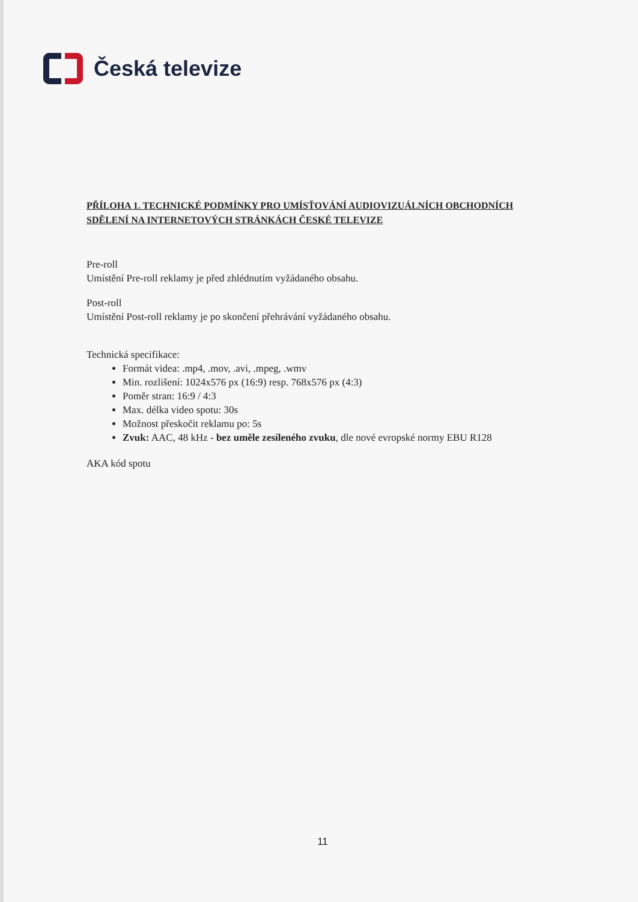Česká televize
PŘÍLOHA 1. TECHNICKÉ PODMÍNKY PRO UMÍSŤOVÁNÍ AUDIOVIZUÁLNÍCH OBCHODNÍCH SDĚLENÍ NA INTERNETOVÝCH STRÁNKÁCH ČESKÉ TELEVIZE
Pre-roll
Umístění Pre-roll reklamy je před zhlédnutím vyžádaného obsahu.
Post-roll
Umístění Post-roll reklamy je po skončení přehrávání vyžádaného obsahu.
Technická specifikace:
Formát videa: .mp4, .mov, .avi, .mpeg, .wmv
Min. rozlišení: 1024x576 px (16:9) resp. 768x576 px (4:3)
Poměr stran: 16:9 / 4:3
Max. délka video spotu: 30s
Možnost přeskočit reklamu po: 5s
Zvuk: AAC, 48 kHz - bez uměle zesíleného zvuku, dle nové evropské normy EBU R128
AKA kód spotu
11